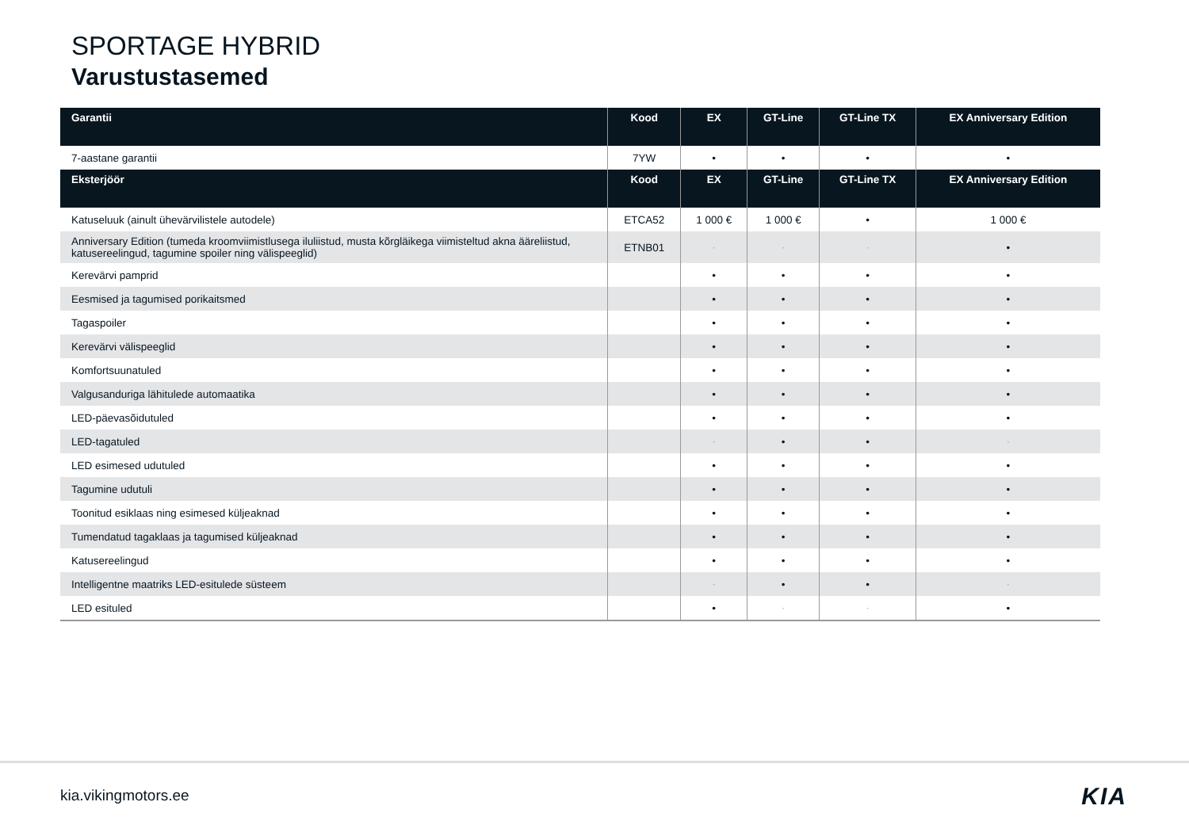SPORTAGE HYBRID
Varustustasemed
| Garantii | Kood | EX | GT-Line | GT-Line TX | EX Anniversary Edition |
| --- | --- | --- | --- | --- | --- |
| 7-aastane garantii | 7YW | • | • | • | • |
| Eksterjöör | Kood | EX | GT-Line | GT-Line TX | EX Anniversary Edition |
| Katuseluuk (ainult ühevärvilistele autodele) | ETCA52 | 1 000 € | 1 000 € | • | 1 000 € |
| Anniversary Edition (tumeda kroomviimistlusega iluliistud, musta kõrgläikega viimisteltud akna ääreliistud, katusereelingud, tagumine spoiler ning välispeeglid) | ETNB01 | - | - | - | • |
| Kerevärvi pamprid | | • | • | • | • |
| Eesmised ja tagumised porikaitsmed | | • | • | • | • |
| Tagaspoiler | | • | • | • | • |
| Kerevärvi välispeeglid | | • | • | • | • |
| Komfortsuunatuled | | • | • | • | • |
| Valgusanduriga lähitulede automaatika | | • | • | • | • |
| LED-päevasõidutuled | | • | • | • | • |
| LED-tagatuled | | - | • | • | - |
| LED esimesed udutuled | | • | • | • | • |
| Tagumine udutuli | | • | • | • | • |
| Toonitud esiklaas ning esimesed küljeaknad | | • | • | • | • |
| Tumendatud tagaklaas ja tagumised küljeaknad | | • | • | • | • |
| Katusereelingud | | • | • | • | • |
| Intelligentne maatriks LED-esitulede süsteem | | - | • | • | - |
| LED esituled | | • | - | - | • |
kia.vikingmotors.ee KIA